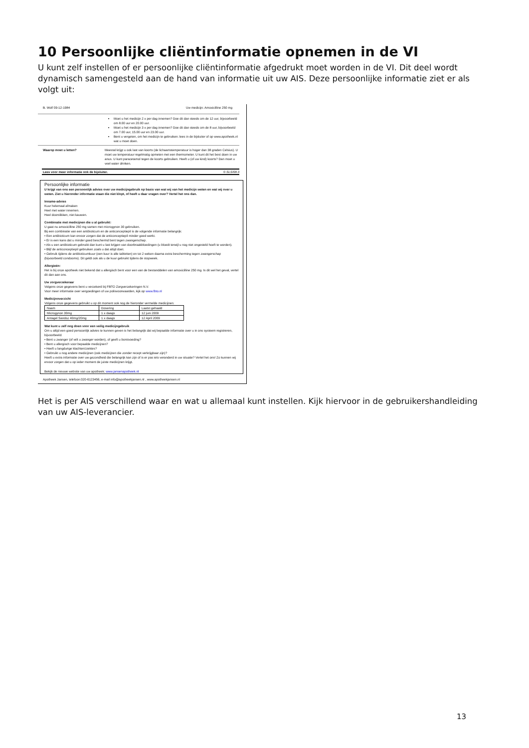10 Persoonlijke cliëntinformatie opnemen in de VI
U kunt zelf instellen of er persoonlijke cliëntinformatie afgedrukt moet worden in de VI. Dit deel wordt dynamisch samengesteld aan de hand van informatie uit uw AIS. Deze persoonlijke informatie ziet er als volgt uit:
B. Wolf 09-12-1984 Uw medicijn: Amoxicilline 250 mg
Moet u het medicijn 2 x per dag innemen? Doe dit dan steeds om de 12 uur, bijvoorbeeld om 8.00 uur en 20.00 uur.
Moet u het medicijn 3 x per dag innemen? Doe dit dan steeds om de 8 uur, bijvoorbeeld om 7.00 uur, 15.00 uur en 23.00 uur.
Bent u vergeten, om het medicijn te gebruiken: lees in de bijsluiter of op www.apotheek.nl wat u moet doen.
Waarop moet u letten? Meestal krijgt u ook last van koorts (de lichaamstemperatuur is hoger dan 38 graden Celsius). U moet uw temperatuur regelmatig opmeten met een thermometer. U kunt dit het best doen in uw anus. U kunt paracetamol tegen de koorts gebruiken. Heeft u (of uw kind) koorts? Dan moet u veel water drinken.
Lees voor meer informatie ook de bijsluiter. © SLS/08.3
Persoonlijke informatie
U krijgt van ons een persoonlijk advies over uw medicijngebruik op basis van wat wij van het medicijn weten en wat wij over u weten. Ziet u hieronder informatie staan die niet klopt, of heeft u daar vragen over? Vertel het ons dan.
Inname-advies
Kuur helemaal afmaken
Heel met water innemen.
Heel doorslikken, niet kauwen.
Combinatie met medicijnen die u al gebruikt:
U gaat nu amoxicilline 250 mg samen met microgynon 30 gebruiken.
Bij een combinatie van een antibioticum en de anticonceptiepil is de volgende informatie belangrijk:
• Een antibioticum kan ervoor zorgen dat de anticonceptiepil minder goed werkt.
• Er is een kans dat u minder goed beschermd bent tegen zwangerschap.
• Als u een antibioticum gebruikt dan kunt u last krijgen van doorbraakbloedingen (u bloedt terwijl u nog niet ongesteld hoeft te worden).
• Blijf de anticonceptiepil gebruiken zoals u dat altijd doet.
• Gebruik tijdens de antibioticumkuur (een kuur is alle tabletten) en tot 2 weken daarna extra bescherming tegen zwangerschap (bijvoorbeeld condooms). Dit geldt ook als u de kuur gebruikt tijdens de stopweek.
Allergieën:
Het is bij onze apotheek niet bekend dat u allergisch bent voor een van de bestanddelen van amoxicilline 250 mg. Is dit wel het geval, vertel dit dan aan ons.
Uw zorgverzekeraar
Volgens onze gegevens bent u verzekerd bij FBTO Zorgverzekeringen N.V.
Voor meer informatie over vergoedingen of uw polisvoorwaarden, kijk op www.fbto.nl
Medicijnoverzicht
Volgens onze gegevens gebruikt u op dit moment ook nog de hieronder vermelde medicijnen:
| Naam | Dosering | Laatst gehaald |
| --- | --- | --- |
| Microgynon 30mg | 1 x daags | 12 juni 2009 |
| Antagel Sandoz 40mg/20mg | 1 x daags | 12 April 2009 |
Wat kunt u zelf nog doen voor een veilig medicijngebruik
Om u altijd een goed persoonlijk advies te kunnen geven is het belangrijk dat wij bepaalde informatie over u in ons systeem registreren, bijvoorbeeld:
• Bent u zwanger (of wilt u zwanger worden), of geeft u borstvoeding?
• Bent u allergisch voor bepaalde medicijnen?
• Heeft u langdurige klachten/ziektes?
• Gebruikt u nog andere medicijnen (ook medicijnen die zonder recept verkrijgbaar zijn)?
Heeft u extra informatie over uw gezondheid die belangrijk kan zijn of is er pas iets veranderd in uw situatie? Vertel het ons! Zo kunnen wij ervoor zorgen dat u op ieder moment de juiste medicijnen krijgt.
Bekijk de nieuwe website van uw apotheek: www.jansenapotheek.nl
Apotheek Jansen, telefoon:020-6123456, e-mail info@apotheekjansen.nl , www.apotheekjansen.nl
Het is per AIS verschillend waar en wat u allemaal kunt instellen. Kijk hiervoor in de gebruikershandleiding van uw AIS-leverancier.
13